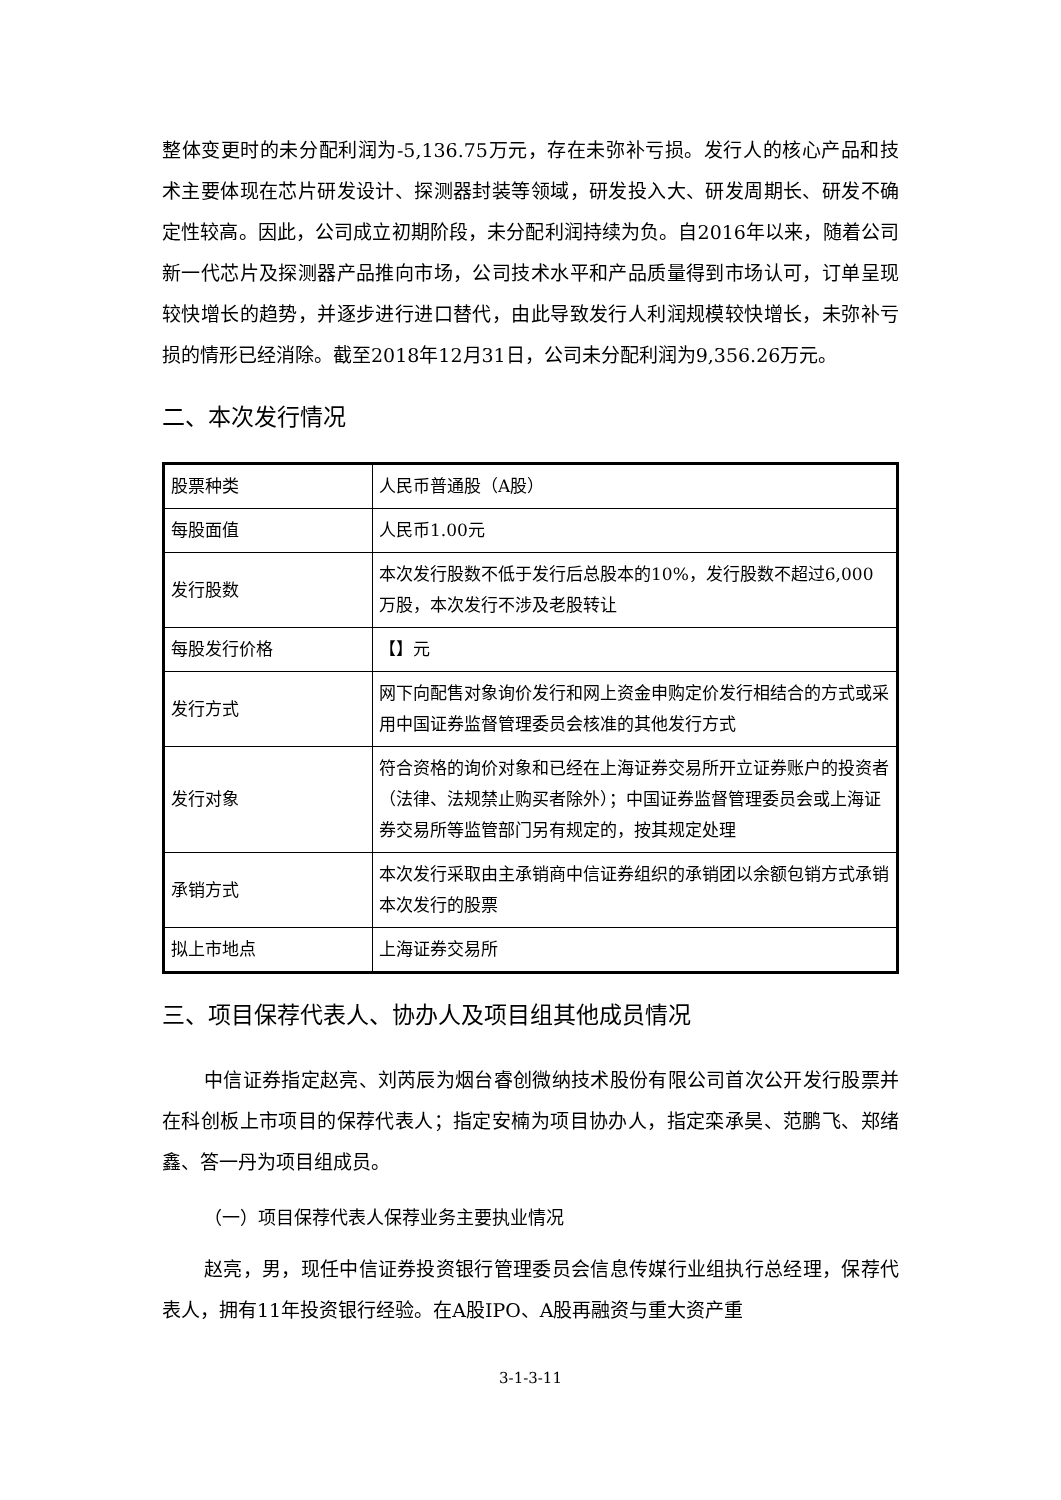整体变更时的未分配利润为-5,136.75万元，存在未弥补亏损。发行人的核心产品和技术主要体现在芯片研发设计、探测器封装等领域，研发投入大、研发周期长、研发不确定性较高。因此，公司成立初期阶段，未分配利润持续为负。自2016年以来，随着公司新一代芯片及探测器产品推向市场，公司技术水平和产品质量得到市场认可，订单呈现较快增长的趋势，并逐步进行进口替代，由此导致发行人利润规模较快增长，未弥补亏损的情形已经消除。截至2018年12月31日，公司未分配利润为9,356.26万元。
二、本次发行情况
| 股票种类 | 人民币普通股（A股） |
| 每股面值 | 人民币1.00元 |
| 发行股数 | 本次发行股数不低于发行后总股本的10%，发行股数不超过6,000万股，本次发行不涉及老股转让 |
| 每股发行价格 | 【】元 |
| 发行方式 | 网下向配售对象询价发行和网上资金申购定价发行相结合的方式或采用中国证券监督管理委员会核准的其他发行方式 |
| 发行对象 | 符合资格的询价对象和已经在上海证券交易所开立证券账户的投资者（法律、法规禁止购买者除外）；中国证券监督管理委员会或上海证券交易所等监管部门另有规定的，按其规定处理 |
| 承销方式 | 本次发行采取由主承销商中信证券组织的承销团以余额包销方式承销本次发行的股票 |
| 拟上市地点 | 上海证券交易所 |
三、项目保荐代表人、协办人及项目组其他成员情况
中信证券指定赵亮、刘芮辰为烟台睿创微纳技术股份有限公司首次公开发行股票并在科创板上市项目的保荐代表人；指定安楠为项目协办人，指定栾承昊、范鹏飞、郑绪鑫、答一丹为项目组成员。
（一）项目保荐代表人保荐业务主要执业情况
赵亮，男，现任中信证券投资银行管理委员会信息传媒行业组执行总经理，保荐代表人，拥有11年投资银行经验。在A股IPO、A股再融资与重大资产重
3-1-3-11